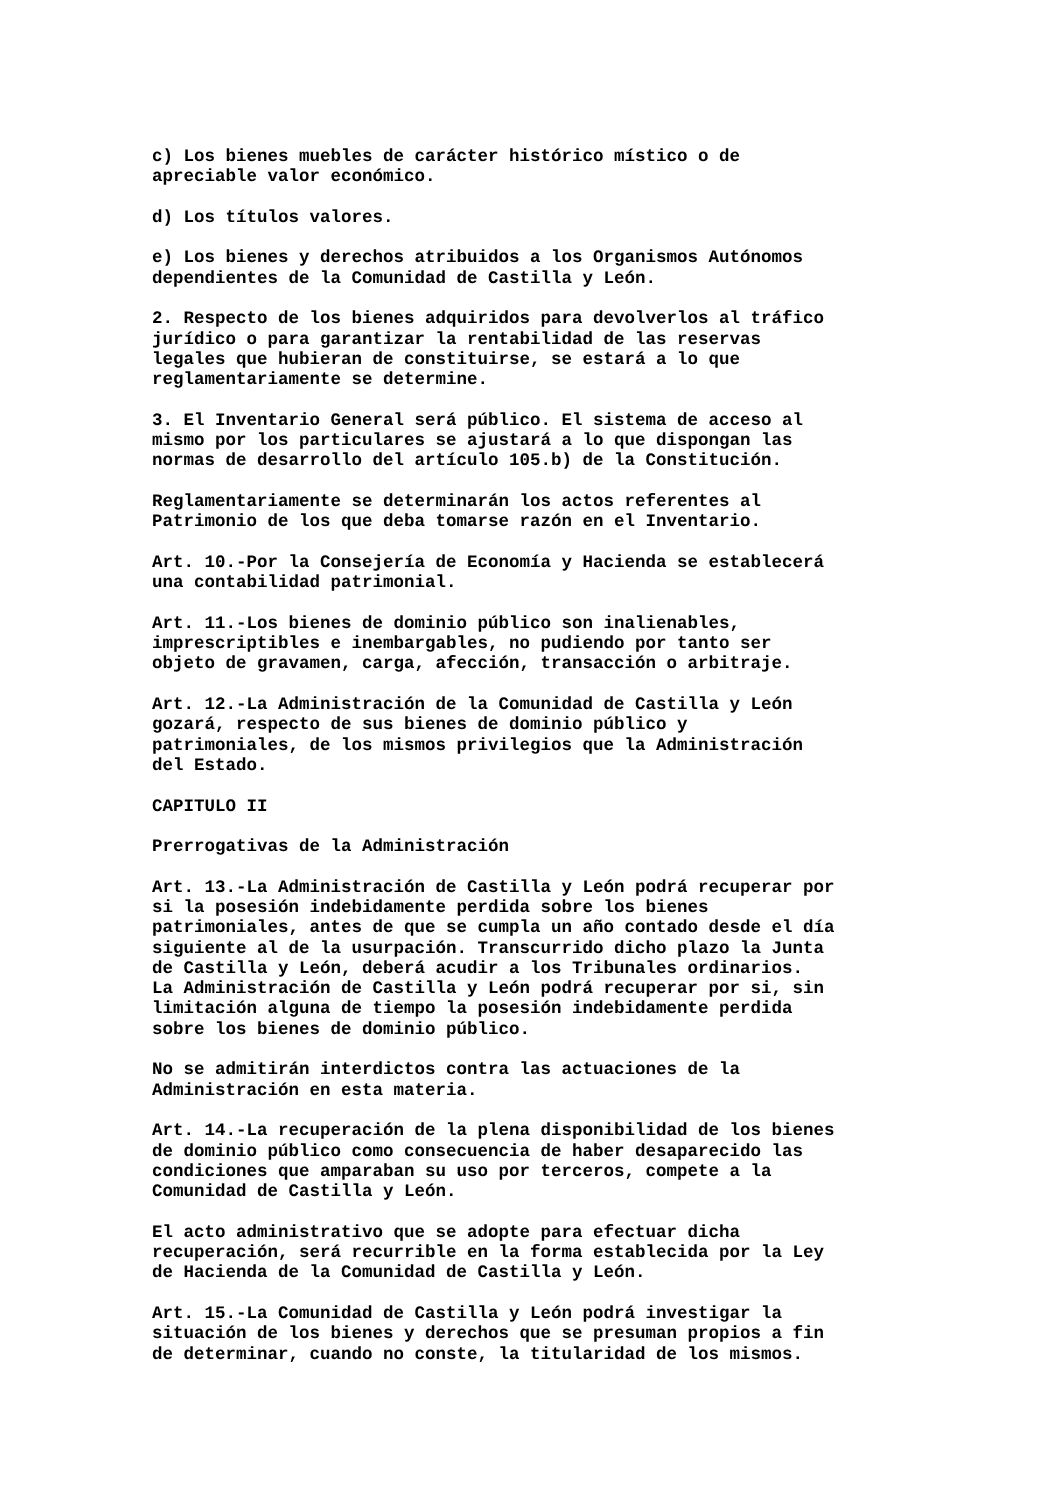c) Los bienes muebles de carácter histórico místico o de apreciable valor económico.
d) Los títulos valores.
e) Los bienes y derechos atribuidos a los Organismos Autónomos dependientes de la Comunidad de Castilla y León.
2. Respecto de los bienes adquiridos para devolverlos al tráfico jurídico o para garantizar la rentabilidad de las reservas legales que hubieran de constituirse, se estará a lo que reglamentariamente se determine.
3. El Inventario General será público. El sistema de acceso al mismo por los particulares se ajustará a lo que dispongan las normas de desarrollo del artículo 105.b) de la Constitución.
Reglamentariamente se determinarán los actos referentes al Patrimonio de los que deba tomarse razón en el Inventario.
Art. 10.-Por la Consejería de Economía y Hacienda se establecerá una contabilidad patrimonial.
Art. 11.-Los bienes de dominio público son inalienables, imprescriptibles e inembargables, no pudiendo por tanto ser objeto de gravamen, carga, afección, transacción o arbitraje.
Art. 12.-La Administración de la Comunidad de Castilla y León gozará, respecto de sus bienes de dominio público y patrimoniales, de los mismos privilegios que la Administración del Estado.
CAPITULO II
Prerrogativas de la Administración
Art. 13.-La Administración de Castilla y León podrá recuperar por si la posesión indebidamente perdida sobre los bienes patrimoniales, antes de que se cumpla un año contado desde el día siguiente al de la usurpación. Transcurrido dicho plazo la Junta de Castilla y León, deberá acudir a los Tribunales ordinarios. La Administración de Castilla y León podrá recuperar por si, sin limitación alguna de tiempo la posesión indebidamente perdida sobre los bienes de dominio público.
No se admitirán interdictos contra las actuaciones de la Administración en esta materia.
Art. 14.-La recuperación de la plena disponibilidad de los bienes de dominio público como consecuencia de haber desaparecido las condiciones que amparaban su uso por terceros, compete a la Comunidad de Castilla y León.
El acto administrativo que se adopte para efectuar dicha recuperación, será recurrible en la forma establecida por la Ley de Hacienda de la Comunidad de Castilla y León.
Art. 15.-La Comunidad de Castilla y León podrá investigar la situación de los bienes y derechos que se presuman propios a fin de determinar, cuando no conste, la titularidad de los mismos.